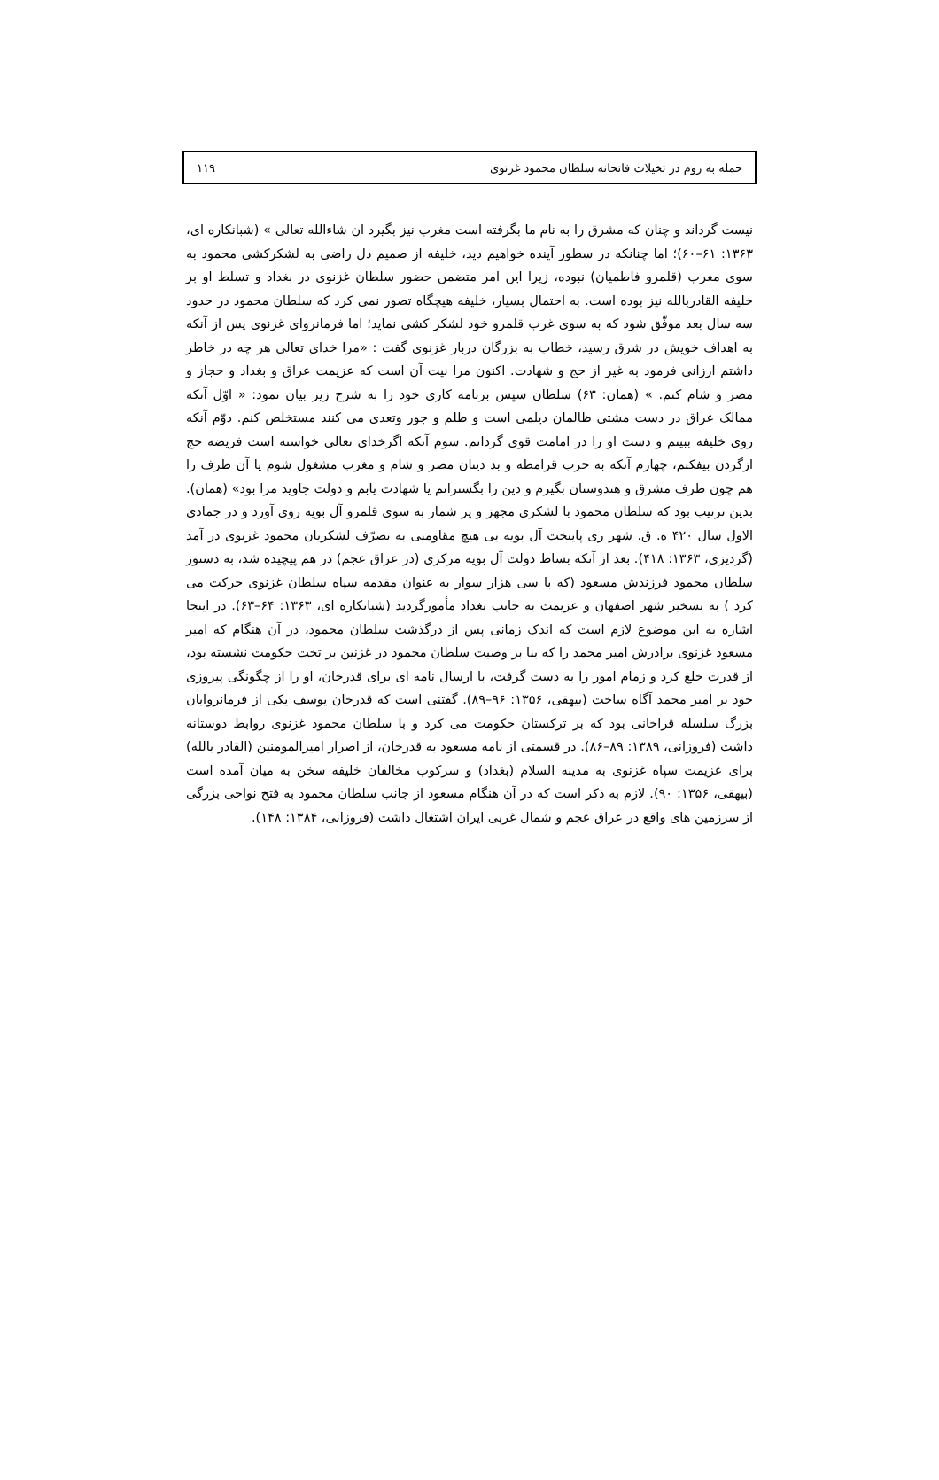حمله به روم در تخیلات فاتحانه سلطان محمود غزنوی ۱۱۹
نیست گرداند و چنان که مشرق را به نام ما بگرفته است مغرب نیز بگیرد ان شاءالله تعالی » (شبانکاره ای، ۱۳۶۳: ۶۱–۶۰)؛ اما چنانکه در سطور آینده خواهیم دید، خلیفه از صمیم دل راضی به لشکرکشی محمود به سوی مغرب (قلمرو فاطمیان) نبوده، زیرا این امر متضمن حضور سلطان غزنوی در بغداد و تسلط او بر خلیفه القادربالله نیز بوده است. به احتمال بسیار، خلیفه هیچگاه تصور نمی کرد که سلطان محمود در حدود سه سال بعد موفّق شود که به سوی غرب قلمرو خود لشکر کشی نماید؛ اما فرمانروای غزنوی پس از آنکه به اهداف خویش در شرق رسید، خطاب به بزرگان دربار غزنوی گفت : «مرا خدای تعالی هر چه در خاطر داشتم ارزانی فرمود به غیر از حج و شهادت. اکنون مرا نیت آن است که عزیمت عراق و بغداد و حجاز و مصر و شام کنم. » (همان: ۶۳) سلطان سپس برنامه کاری خود را به شرح زیر بیان نمود: « اوّل آنکه ممالک عراق در دست مشتی ظالمان دیلمی است و ظلم و جور وتعدی می کنند مستخلص کنم. دوّم آنکه روی خلیفه ببینم و دست او را در امامت قوی گردانم. سوم آنکه اگرخدای تعالی خواسته است فریضه حج ازگردن بیفکنم، چهارم آنکه به حرب قرامطه و بد دینان مصر و شام و مغرب مشغول شوم یا آن طرف را هم چون طرف مشرق و هندوستان بگیرم و دین را بگسترانم یا شهادت یابم و دولت جاوید مرا بود» (همان). بدین ترتیب بود که سلطان محمود با لشکری مجهز و پر شمار به سوی قلمرو آل بویه روی آورد و در جمادی الاول سال ۴۲۰ ه. ق. شهر ری پایتخت آل بویه بی هیچ مقاومتی به تصرّف لشکریان محمود غزنوی در آمد (گردیزی، ۱۳۶۳: ۴۱۸). بعد از آنکه بساط دولت آل بویه مرکزی (در عراق عجم) در هم پیچیده شد، به دستور سلطان محمود فرزندش مسعود (که با سی هزار سوار به عنوان مقدمه سپاه سلطان غزنوی حرکت می کرد ) به تسخیر شهر اصفهان و عزیمت به جانب بغداد مأمورگردید (شبانکاره ای، ۱۳۶۳: ۶۴–۶۳). در اینجا اشاره به این موضوع لازم است که اندک زمانی پس از درگذشت سلطان محمود، در آن هنگام که امیر مسعود غزنوی برادرش امیر محمد را که بنا بر وصیت سلطان محمود در غزنین بر تخت حکومت نشسته بود، از قدرت خلع کرد و زمام امور را به دست گرفت، با ارسال نامه ای برای قدرخان، او را از چگونگی پیروزی خود بر امیر محمد آگاه ساخت (بیهقی، ۱۳۵۶: ۹۶–۸۹). گفتنی است که قدرخان یوسف یکی از فرمانروایان بزرگ سلسله قراخانی بود که بر ترکستان حکومت می کرد و با سلطان محمود غزنوی روابط دوستانه داشت (فروزانی، ۱۳۸۹: ۸۹–۸۶). در قسمتی از نامه مسعود به قدرخان، از اصرار امیرالمومنین (القادر بالله) برای عزیمت سپاه غزنوی به مدینه السلام (بغداد) و سرکوب مخالفان خلیفه سخن به میان آمده است (بیهقی، ۱۳۵۶: ۹۰). لازم به ذکر است که در آن هنگام مسعود از جانب سلطان محمود به فتح نواحی بزرگی از سرزمین های واقع در عراق عجم و شمال غربی ایران اشتغال داشت (فروزانی، ۱۳۸۴: ۱۴۸).